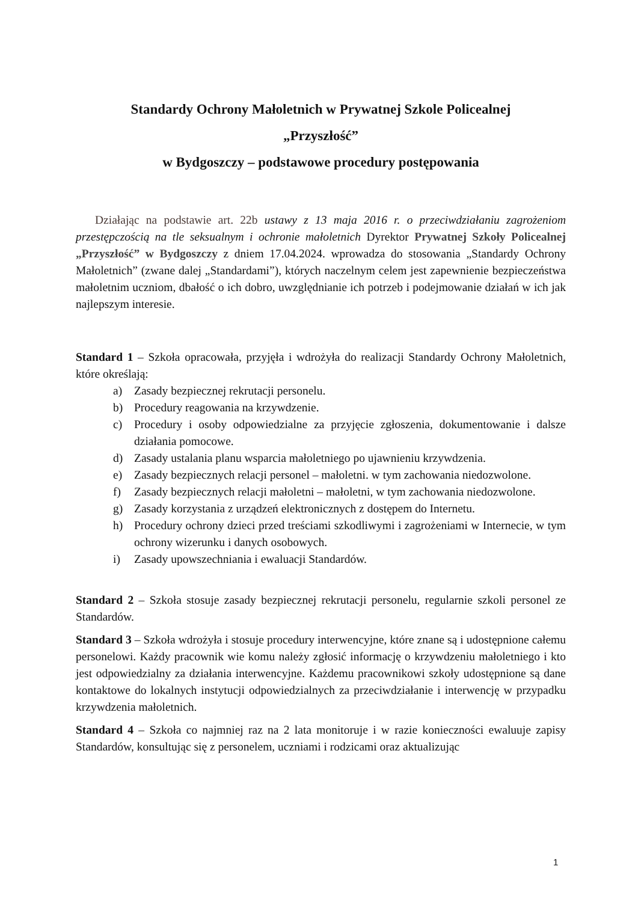Standardy Ochrony Małoletnich w Prywatnej Szkole Policealnej
„Przyszłość”
w Bydgoszczy – podstawowe procedury postępowania
Działając na podstawie art. 22b ustawy z 13 maja 2016 r. o przeciwdziałaniu zagrożeniom przestępczością na tle seksualnym i ochronie małoletnich Dyrektor Prywatnej Szkoły Policealnej „Przyszłość” w Bydgoszczy z dniem 17.04.2024. wprowadza do stosowania „Standardy Ochrony Małoletnich” (zwane dalej „Standardami”), których naczelnym celem jest zapewnienie bezpieczeństwa małoletnim uczniom, dbałość o ich dobro, uwzględnianie ich potrzeb i podejmowanie działań w ich jak najlepszym interesie.
Standard 1 – Szkoła opracowała, przyjęła i wdrożyła do realizacji Standardy Ochrony Małoletnich, które określają:
a) Zasady bezpiecznej rekrutacji personelu.
b) Procedury reagowania na krzywdzenie.
c) Procedury i osoby odpowiedzialne za przyjęcie zgłoszenia, dokumentowanie i dalsze działania pomocowe.
d) Zasady ustalania planu wsparcia małoletniego po ujawnieniu krzywdzenia.
e) Zasady bezpiecznych relacji personel – małoletni. w tym zachowania niedozwolone.
f) Zasady bezpiecznych relacji małoletni – małoletni, w tym zachowania niedozwolone.
g) Zasady korzystania z urządzeń elektronicznych z dostępem do Internetu.
h) Procedury ochrony dzieci przed treściami szkodliwymi i zagrożeniami w Internecie, w tym ochrony wizerunku i danych osobowych.
i) Zasady upowszechniania i ewaluacji Standardów.
Standard 2 – Szkoła stosuje zasady bezpiecznej rekrutacji personelu, regularnie szkoli personel ze Standardów.
Standard 3 – Szkoła wdrożyła i stosuje procedury interwencyjne, które znane są i udostępnione całemu personelowi. Każdy pracownik wie komu należy zgłosić informację o krzywdzeniu małoletniego i kto jest odpowiedzialny za działania interwencyjne. Każdemu pracownikowi szkoły udostępnione są dane kontaktowe do lokalnych instytucji odpowiedzialnych za przeciwdziałanie i interwencję w przypadku krzywdzenia małoletnich.
Standard 4 – Szkoła co najmniej raz na 2 lata monitoruje i w razie konieczności ewaluuje zapisy Standardów, konsultując się z personelem, uczniami i rodzicami oraz aktualizując
1